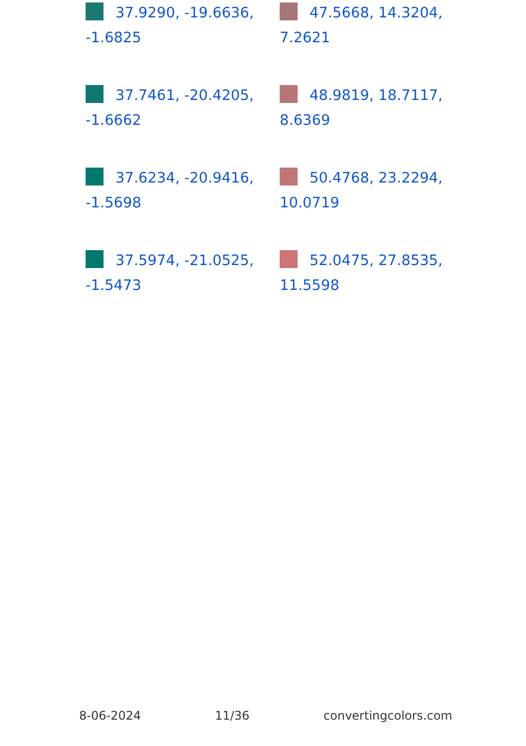37.9290, -19.6636, -1.6825
47.5668, 14.3204, 7.2621
37.7461, -20.4205, -1.6662
48.9819, 18.7117, 8.6369
37.6234, -20.9416, -1.5698
50.4768, 23.2294, 10.0719
37.5974, -21.0525, -1.5473
52.0475, 27.8535, 11.5598
8-06-2024 11/36 convertingcolors.com